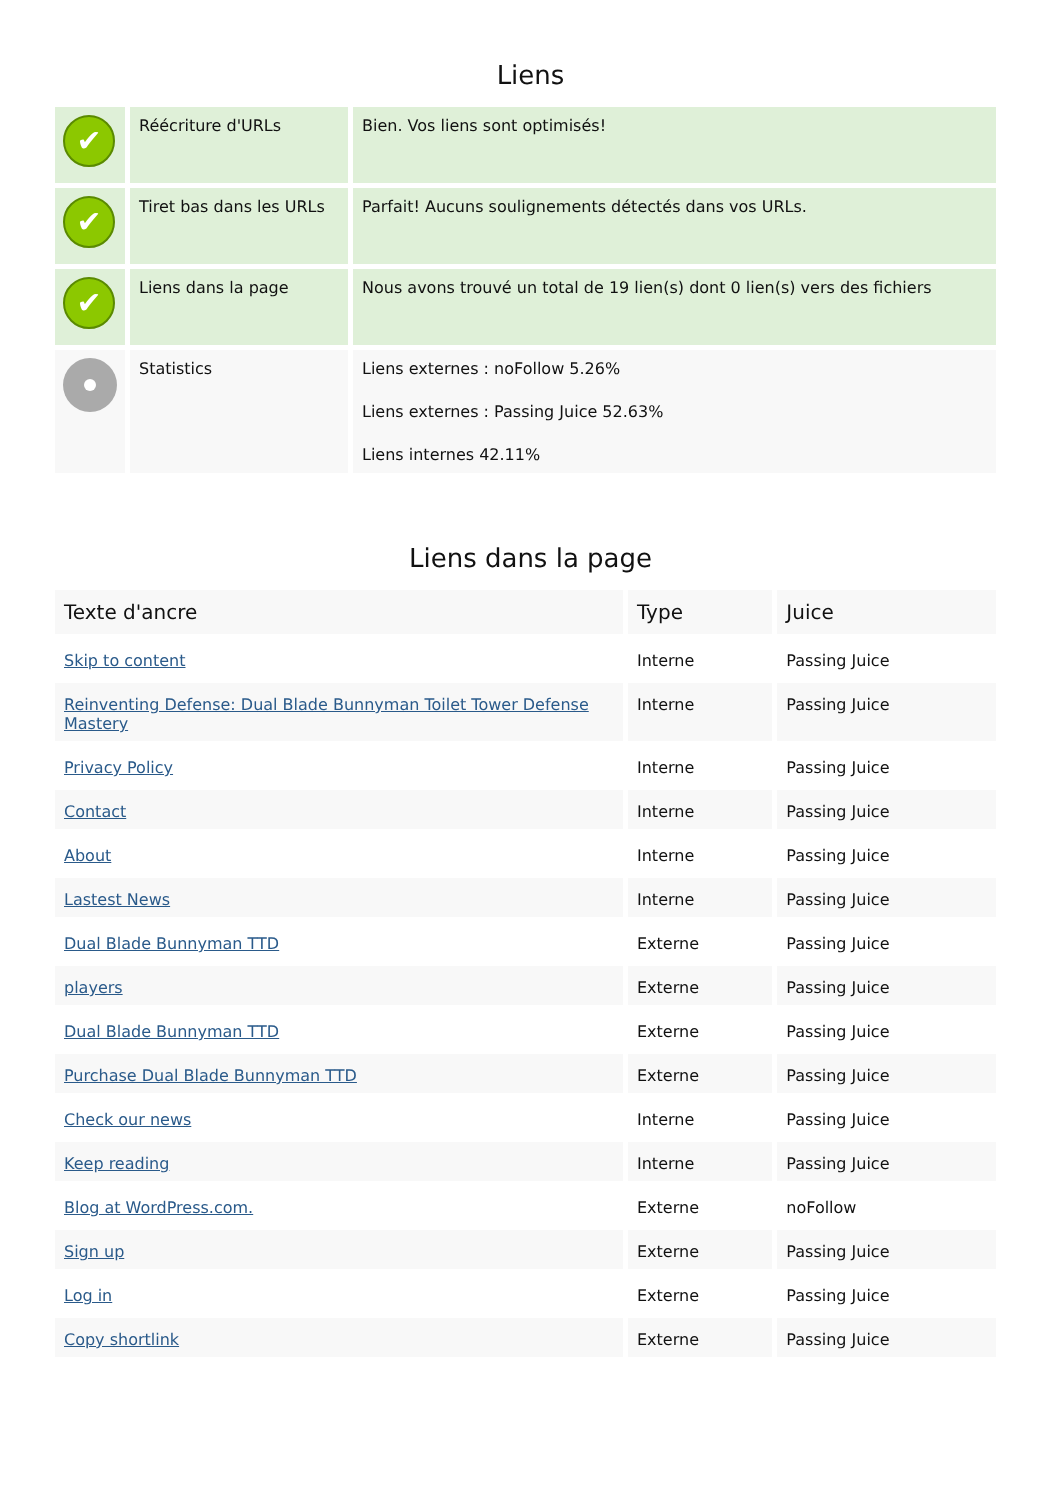Liens
| ✔ | Réécriture d'URLs | Bien. Vos liens sont optimisés! |
| ✔ | Tiret bas dans les URLs | Parfait! Aucuns soulignements détectés dans vos URLs. |
| ✔ | Liens dans la page | Nous avons trouvé un total de 19 lien(s) dont 0 lien(s) vers des fichiers |
| | Statistics | Liens externes : noFollow 5.26% Liens externes : Passing Juice 52.63% Liens internes 42.11% |
Liens dans la page
| Texte d'ancre | Type | Juice |
| --- | --- | --- |
| Skip to content | Interne | Passing Juice |
| Reinventing Defense: Dual Blade Bunnyman Toilet Tower Defense Mastery | Interne | Passing Juice |
| Privacy Policy | Interne | Passing Juice |
| Contact | Interne | Passing Juice |
| About | Interne | Passing Juice |
| Lastest News | Interne | Passing Juice |
| Dual Blade Bunnyman TTD | Externe | Passing Juice |
| players | Externe | Passing Juice |
| Dual Blade Bunnyman TTD | Externe | Passing Juice |
| Purchase Dual Blade Bunnyman TTD | Externe | Passing Juice |
| Check our news | Interne | Passing Juice |
| Keep reading | Interne | Passing Juice |
| Blog at WordPress.com. | Externe | noFollow |
| Sign up | Externe | Passing Juice |
| Log in | Externe | Passing Juice |
| Copy shortlink | Externe | Passing Juice |